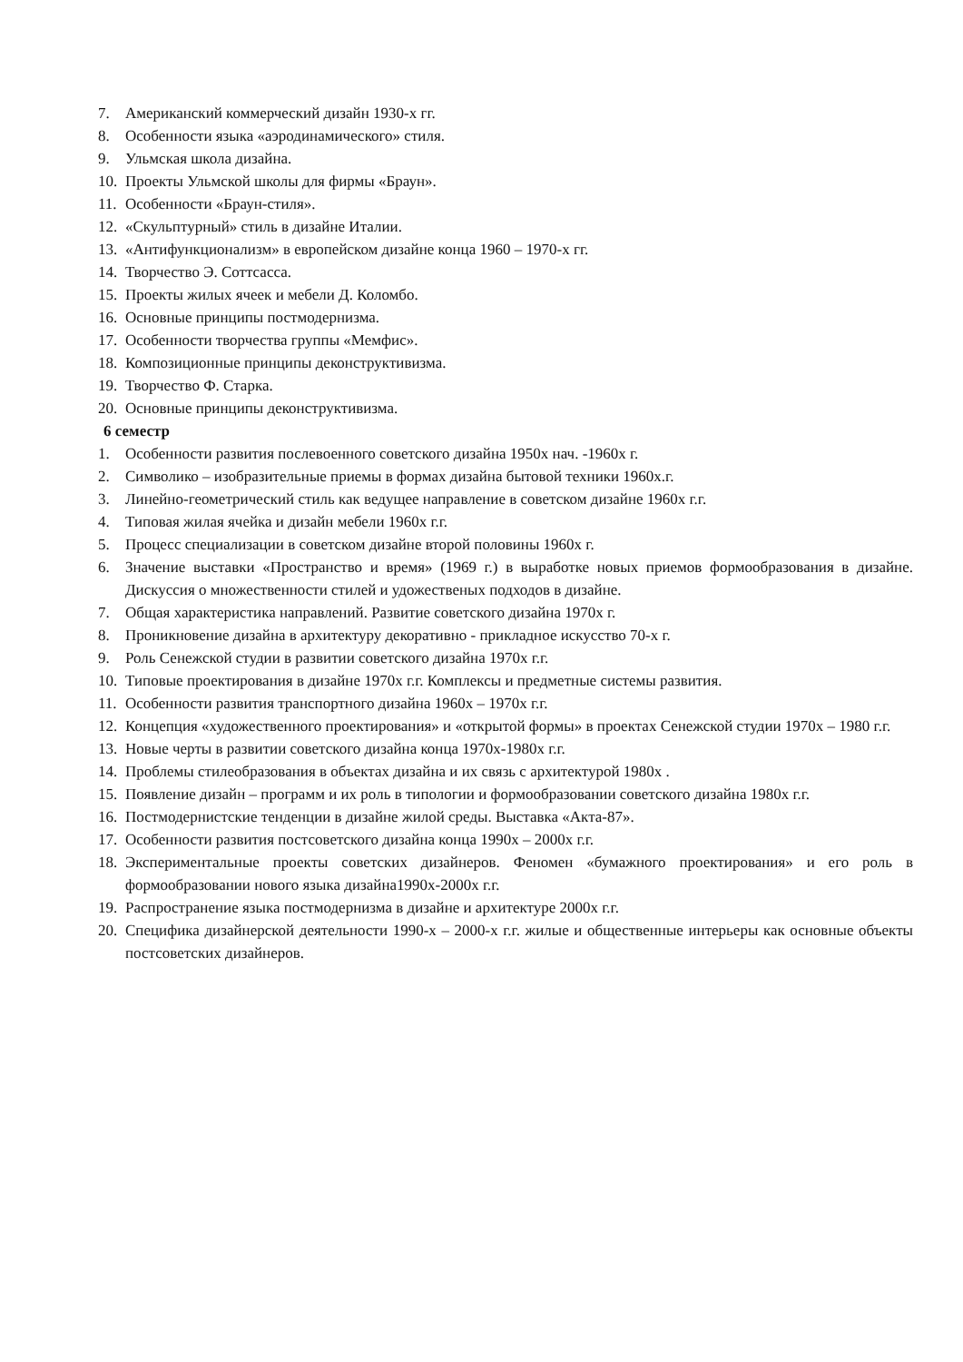7. Американский коммерческий дизайн 1930-х гг.
8. Особенности языка «аэродинамического» стиля.
9. Ульмская школа дизайна.
10. Проекты Ульмской школы для фирмы «Браун».
11. Особенности «Браун-стиля».
12. «Скульптурный» стиль в дизайне Италии.
13. «Антифункционализм» в европейском дизайне конца 1960 – 1970-х гг.
14. Творчество Э. Соттсасса.
15. Проекты жилых ячеек и мебели Д. Коломбо.
16. Основные принципы постмодернизма.
17. Особенности творчества группы «Мемфис».
18. Композиционные принципы деконструктивизма.
19. Творчество Ф. Старка.
20. Основные принципы деконструктивизма.
6 семестр
1. Особенности развития послевоенного советского дизайна 1950х нач. -1960х г.
2. Символико – изобразительные приемы в формах дизайна бытовой техники 1960х.г.
3. Линейно-геометрический стиль как ведущее направление в советском дизайне 1960х г.г.
4. Типовая жилая ячейка и дизайн мебели 1960х г.г.
5. Процесс специализации в советском дизайне второй половины 1960х г.
6. Значение выставки «Пространство и время» (1969 г.) в выработке новых приемов формообразования в дизайне. Дискуссия о множественности стилей и удожественых подходов в дизайне.
7. Общая характеристика направлений. Развитие советского дизайна 1970х г.
8. Проникновение дизайна в архитектуру декоративно - прикладное искусство 70-х г.
9. Роль Сенежской студии в развитии советского дизайна 1970х г.г.
10. Типовые проектирования в дизайне 1970х г.г. Комплексы и предметные системы развития.
11. Особенности развития транспортного дизайна 1960х – 1970х г.г.
12. Концепция «художественного проектирования» и «открытой формы» в проектах Сенежской студии 1970х – 1980 г.г.
13. Новые черты в развитии советского дизайна конца 1970х-1980х г.г.
14. Проблемы стилеобразования в объектах дизайна и их связь с архитектурой 1980х .
15. Появление дизайн – программ и их роль в типологии и формообразовании советского дизайна 1980х г.г.
16. Постмодернистские тенденции в дизайне жилой среды. Выставка «Акта-87».
17. Особенности развития постсоветского дизайна конца 1990х – 2000х г.г.
18. Экспериментальные проекты советских дизайнеров. Феномен «бумажного проектирования» и его роль в формообразовании нового языка дизайна1990х-2000х г.г.
19. Распространение языка постмодернизма в дизайне и архитектуре 2000х г.г.
20. Специфика дизайнерской деятельности 1990-х – 2000-х г.г. жилые и общественные интерьеры как основные объекты постсоветских дизайнеров.